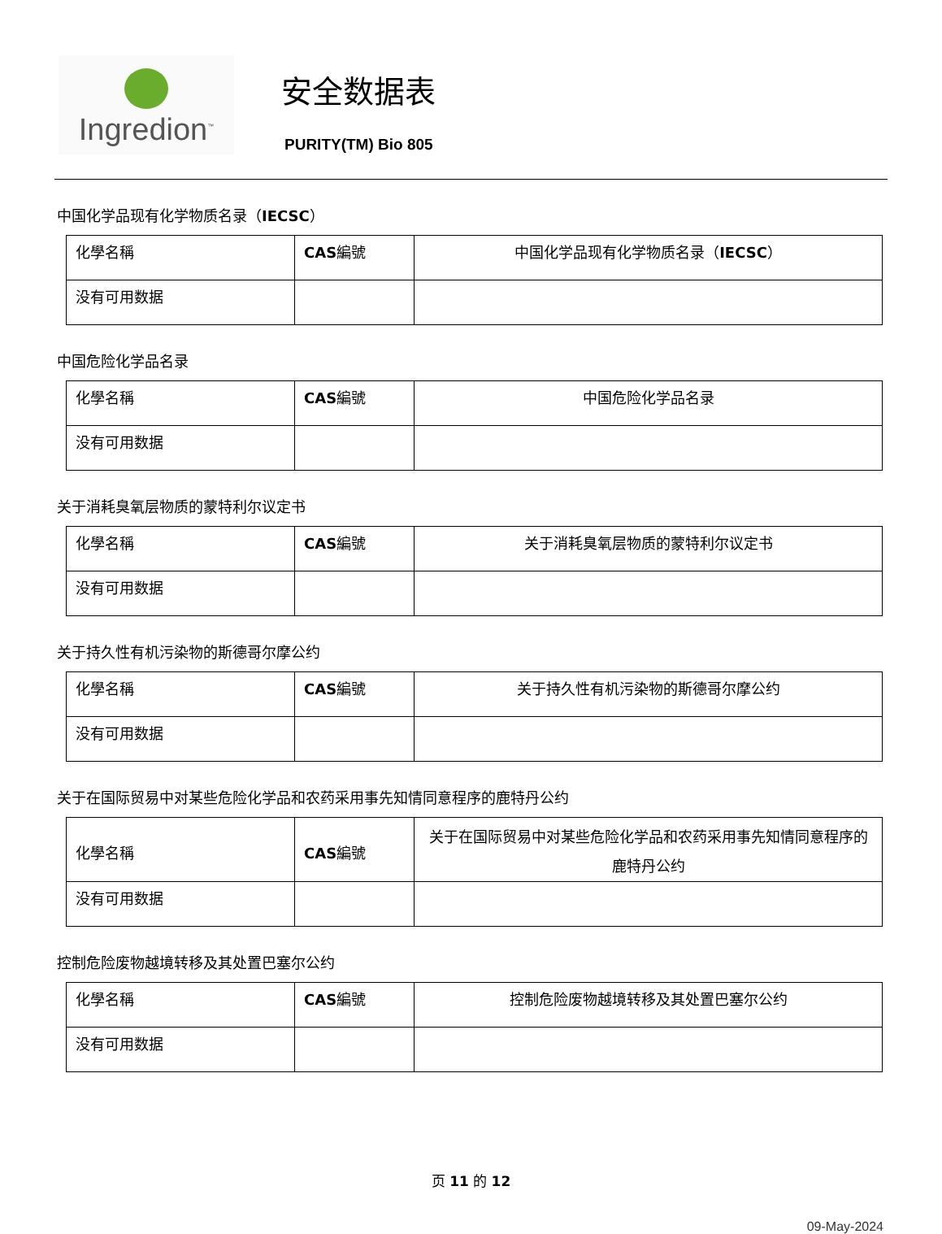Ingredion<sup>™</sup>
安全数据表
PURITY(TM) Bio 805
中国化学品现有化学物质名录（IECSC）
| 化學名稱 | CAS 編號 | 中国化学品现有化学物质名录（ IECSC ） |
| 没有可用数据 | | |
中国危险化学品名录
| 化學名稱 | CAS 編號 | 中国危险化学品名录 |
| 没有可用数据 | | |
关于消耗臭氧层物质的蒙特利尔议定书
| 化學名稱 | CAS 編號 | 关于消耗臭氧层物质的蒙特利尔议定书 |
| 没有可用数据 | | |
关于持久性有机污染物的斯德哥尔摩公约
| 化學名稱 | CAS 編號 | 关于持久性有机污染物的斯德哥尔摩公约 |
| 没有可用数据 | | |
关于在国际贸易中对某些危险化学品和农药采用事先知情同意程序的鹿特丹公约
| 化學名稱 | CAS 編號 | 关于在国际贸易中对某些危险化学品和农药采用事先知情同意程序的鹿特丹公约 |
| 没有可用数据 | | |
控制危险废物越境转移及其处置巴塞尔公约
| 化學名稱 | CAS 編號 | 控制危险废物越境转移及其处置巴塞尔公约 |
| 没有可用数据 | | |
页 11 的 12
09-May-2024